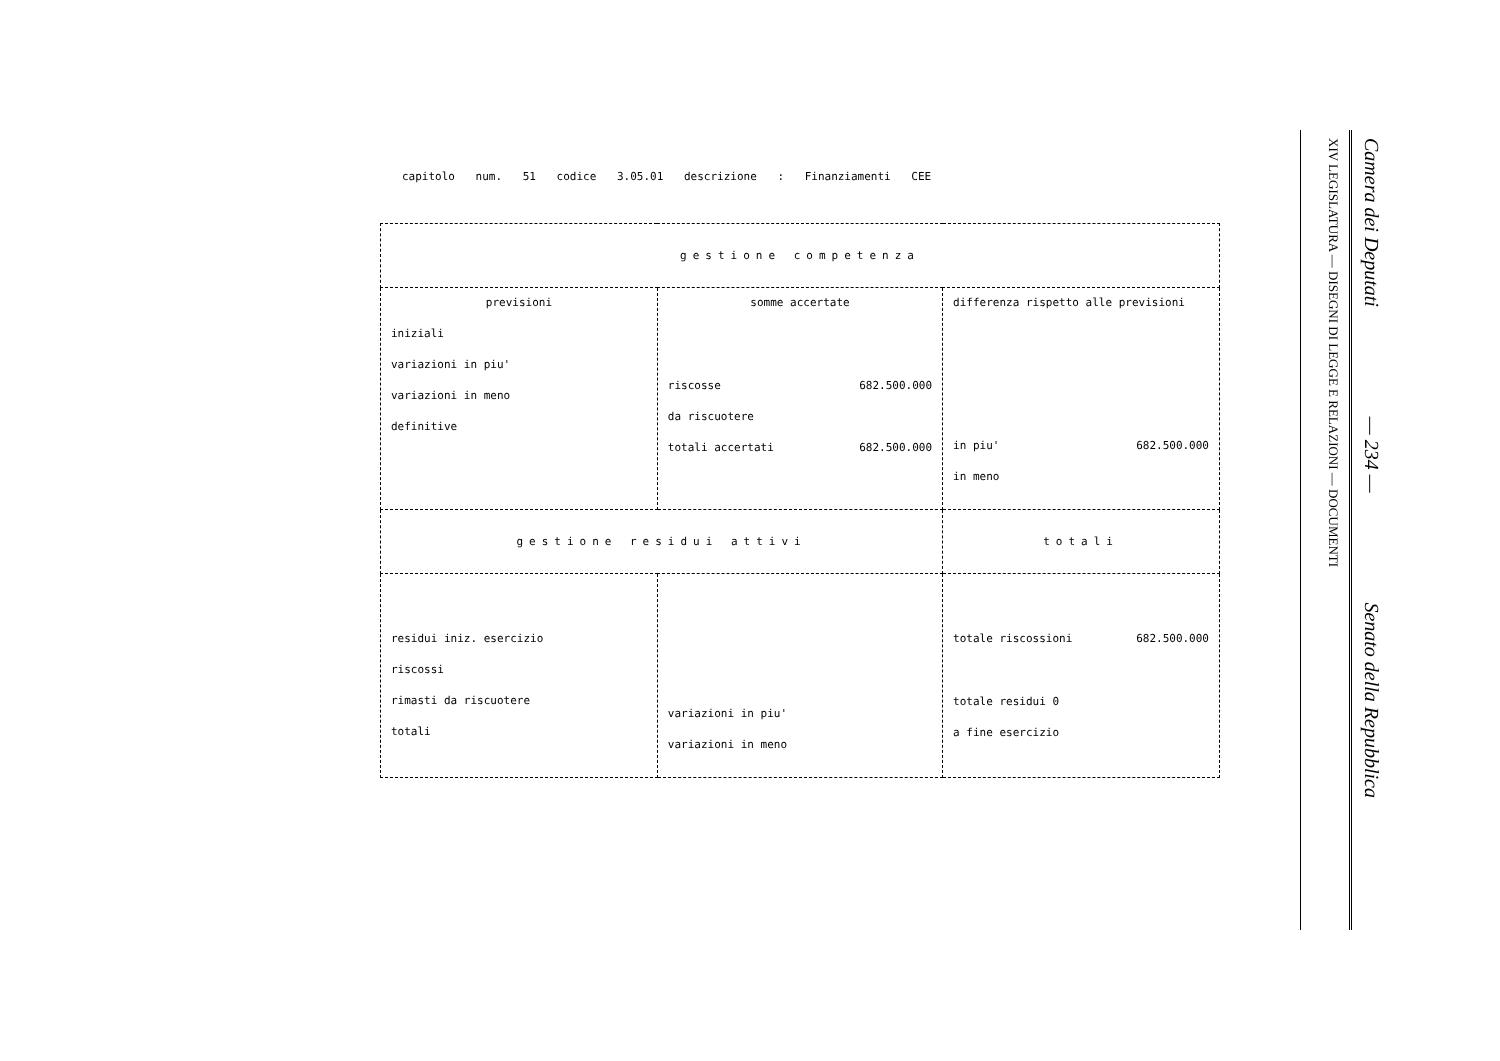capitolo num. 51 codice 3.05.01 descrizione : Finanziamenti CEE
| gestione competenza | | |
| previsioni iniziali variazioni in piu' variazioni in meno definitive | somme accertate riscosse 682.500.000 da riscuotere totali accertati 682.500.000 | differenza rispetto alle previsioni in piu' 682.500.000 in meno |
| gestione residui attivi | | totali |
| residui iniz. esercizio riscossi rimasti da riscuotere totali | variazioni in piu' variazioni in meno | totale riscossioni 682.500.000 totale residui 0 a fine esercizio |
Camera dei Deputati — 234 — Senato della Repubblica
XIV LEGISLATURA — DISEGNI DI LEGGE E RELAZIONI — DOCUMENTI